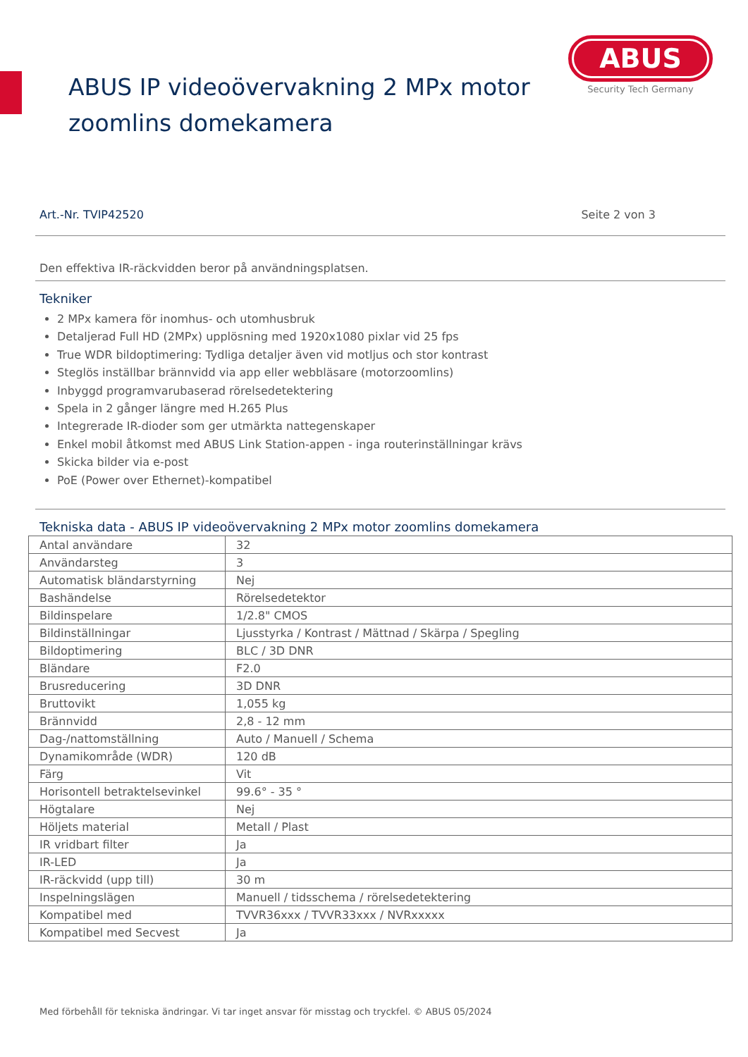ABUS IP videoövervakning 2 MPx motor zoomlins domekamera
ABUS
Security Tech Germany
Art.-Nr. TVIP42520 Seite 2 von 3
Den effektiva IR-räckvidden beror på användningsplatsen.
Tekniker
2 MPx kamera för inomhus- och utomhusbruk
Detaljerad Full HD (2MPx) upplösning med 1920x1080 pixlar vid 25 fps
True WDR bildoptimering: Tydliga detaljer även vid motljus och stor kontrast
Steglös inställbar brännvidd via app eller webbläsare (motorzoomlins)
Inbyggd programvarubaserad rörelsedetektering
Spela in 2 gånger längre med H.265 Plus
Integrerade IR-dioder som ger utmärkta nattegenskaper
Enkel mobil åtkomst med ABUS Link Station-appen - inga routerinställningar krävs
Skicka bilder via e-post
PoE (Power over Ethernet)-kompatibel
Tekniska data - ABUS IP videoövervakning 2 MPx motor zoomlins domekamera
| Antal användare | 32 |
| Användarsteg | 3 |
| Automatisk bländarstyrning | Nej |
| Bashändelse | Rörelsedetektor |
| Bildinspelare | 1/2.8" CMOS |
| Bildinställningar | Ljusstyrka / Kontrast / Mättnad / Skärpa / Spegling |
| Bildoptimering | BLC / 3D DNR |
| Bländare | F2.0 |
| Brusreducering | 3D DNR |
| Bruttovikt | 1,055 kg |
| Brännvidd | 2,8 - 12 mm |
| Dag-/nattomställning | Auto / Manuell / Schema |
| Dynamikområde (WDR) | 120 dB |
| Färg | Vit |
| Horisontell betraktelsevinkel | 99.6° - 35 ° |
| Högtalare | Nej |
| Höljets material | Metall / Plast |
| IR vridbart filter | Ja |
| IR-LED | Ja |
| IR-räckvidd (upp till) | 30 m |
| Inspelningslägen | Manuell / tidsschema / rörelsedetektering |
| Kompatibel med | TVVR36xxx / TVVR33xxx / NVRxxxxx |
| Kompatibel med Secvest | Ja |
Med förbehåll för tekniska ändringar. Vi tar inget ansvar för misstag och tryckfel. © ABUS 05/2024